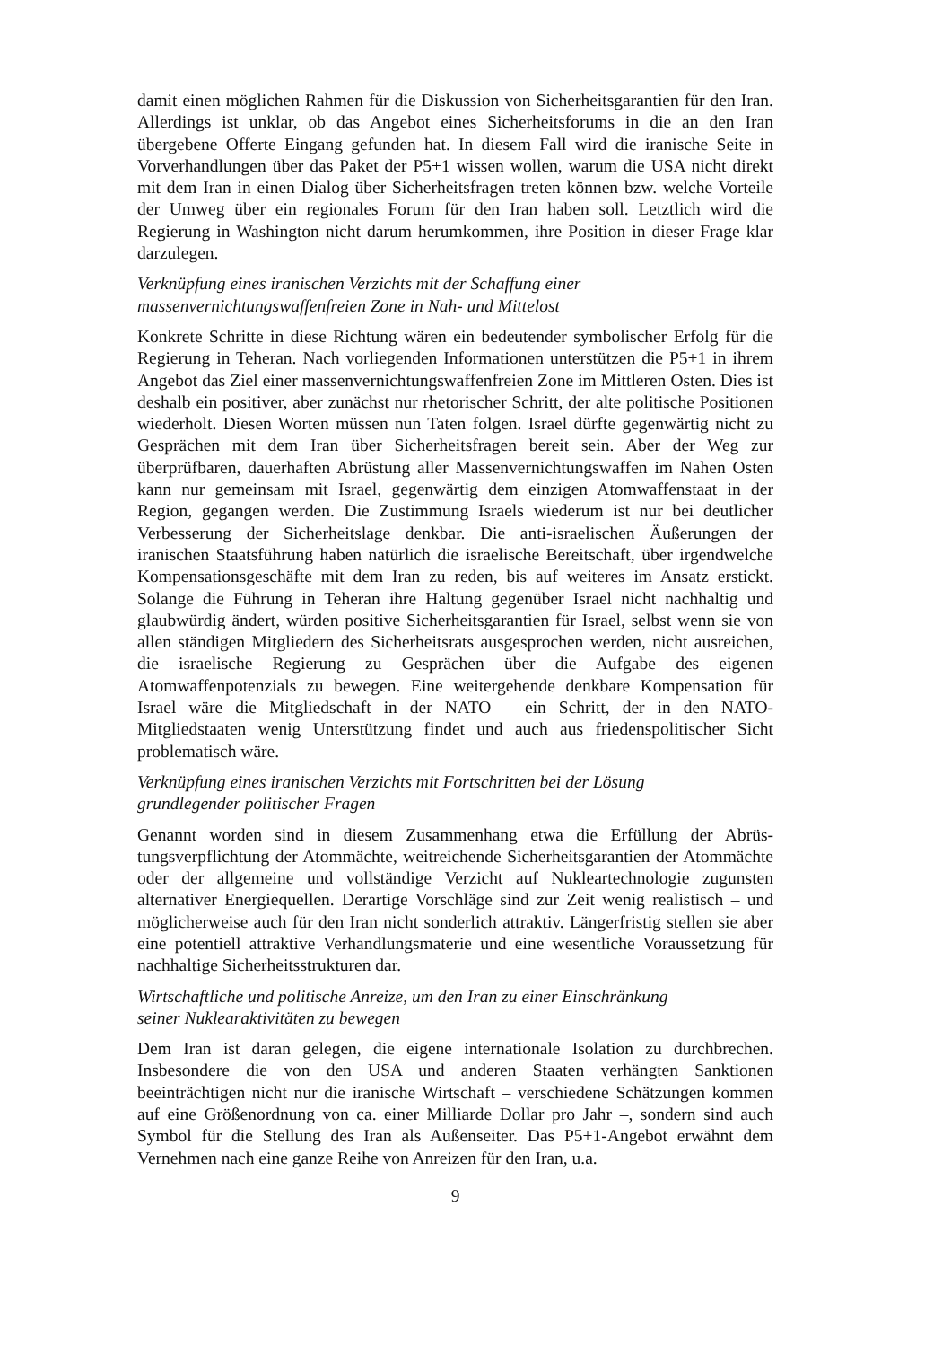damit einen möglichen Rahmen für die Diskussion von Sicherheitsgarantien für den Iran. Allerdings ist unklar, ob das Angebot eines Sicherheitsforums in die an den Iran übergebene Offerte Eingang gefunden hat. In diesem Fall wird die iranische Seite in Vorverhandlungen über das Paket der P5+1 wissen wollen, warum die USA nicht direkt mit dem Iran in einen Dialog über Sicherheitsfragen treten können bzw. welche Vorteile der Umweg über ein regionales Forum für den Iran haben soll. Letztlich wird die Regierung in Washington nicht darum herum­kommen, ihre Position in dieser Frage klar darzulegen.
Verknüpfung eines iranischen Verzichts mit der Schaffung einer
massenvernichtungswaffenfreien Zone in Nah- und Mittelost
Konkrete Schritte in diese Richtung wären ein bedeutender symbolischer Erfolg für die Regierung in Teheran. Nach vorliegenden Informationen unterstützen die P5+1 in ihrem Angebot das Ziel einer massenvernichtungswaffenfreien Zone im Mittleren Osten. Dies ist deshalb ein positiver, aber zunächst nur rhetorischer Schritt, der alte politische Positionen wiederholt. Diesen Worten müssen nun Taten folgen. Israel dürfte gegenwärtig nicht zu Gesprächen mit dem Iran über Sicherheitsfragen bereit sein. Aber der Weg zur überprüfbaren, dauerhaften Ab­rüstung aller Massenvernichtungswaffen im Nahen Osten kann nur gemeinsam mit Israel, gegenwärtig dem einzigen Atomwaffenstaat in der Region, gegangen werden. Die Zustimmung Israels wiederum ist nur bei deutlicher Verbesserung der Sicherheitslage denkbar. Die anti-israelischen Äußerungen der iranischen Staats­führung haben natürlich die israelische Bereitschaft, über irgendwelche Kompen­sationsgeschäfte mit dem Iran zu reden, bis auf weiteres im Ansatz erstickt. Solange die Führung in Teheran ihre Haltung gegenüber Israel nicht nachhaltig und glaubwürdig ändert, würden positive Sicherheitsgarantien für Israel, selbst wenn sie von allen ständigen Mitgliedern des Sicherheitsrats ausgesprochen werden, nicht ausreichen, die israelische Regierung zu Gesprächen über die Auf­gabe des eigenen Atomwaffenpotenzials zu bewegen. Eine weitergehende denk­bare Kompensation für Israel wäre die Mitgliedschaft in der NATO – ein Schritt, der in den NATO-Mitgliedstaaten wenig Unterstützung findet und auch aus friedenspolitischer Sicht problematisch wäre.
Verknüpfung eines iranischen Verzichts mit Fortschritten bei der Lösung
grundlegender politischer Fragen
Genannt worden sind in diesem Zusammenhang etwa die Erfüllung der Abrüs­tungsverpflichtung der Atommächte, weitreichende Sicherheitsgarantien der Atommächte oder der allgemeine und vollständige Verzicht auf Nukleartech­nologie zugunsten alternativer Energiequellen. Derartige Vorschläge sind zur Zeit wenig realistisch – und möglicherweise auch für den Iran nicht sonderlich attrak­tiv. Längerfristig stellen sie aber eine potentiell attraktive Verhandlungsmaterie und eine wesentliche Voraussetzung für nachhaltige Sicherheitsstrukturen dar.
Wirtschaftliche und politische Anreize, um den Iran zu einer Einschränkung
seiner Nuklearaktivitäten zu bewegen
Dem Iran ist daran gelegen, die eigene internationale Isolation zu durchbrechen. Insbesondere die von den USA und anderen Staaten verhängten Sanktionen beeinträchtigen nicht nur die iranische Wirtschaft – verschiedene Schätzungen kommen auf eine Größenordnung von ca. einer Milliarde Dollar pro Jahr –, sondern sind auch Symbol für die Stellung des Iran als Außenseiter. Das P5+1-Angebot erwähnt dem Vernehmen nach eine ganze Reihe von Anreizen für den Iran, u.a.
9